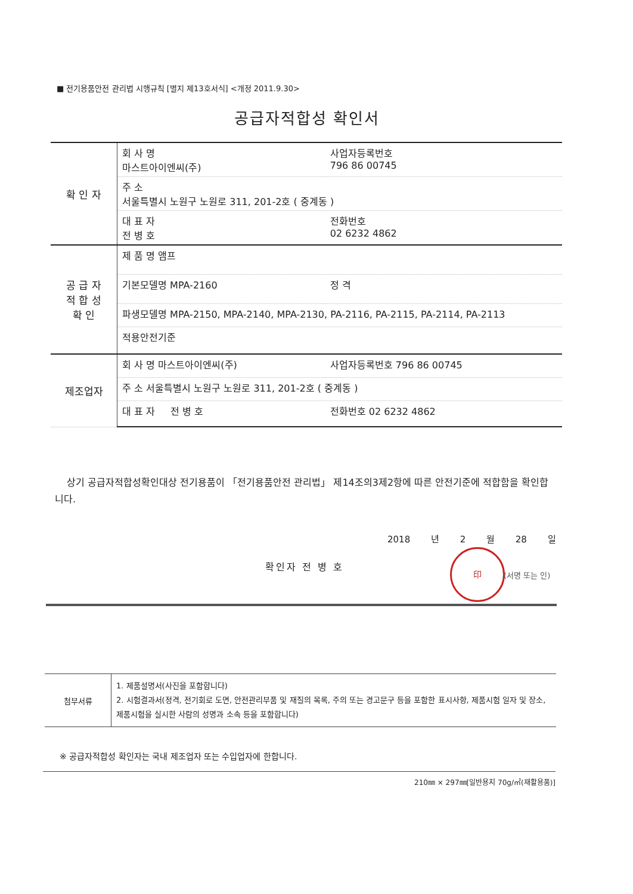■ 전기용품안전 관리법 시행규칙 [별지 제13호서식] <개정 2011.9.30>
공급자적합성 확인서
| 확 인 자 | 회 사 명 마스트아이엔씨(주) | 사업자등록번호 796 86 00745 |
| | 주 소 서울특별시 노원구 노원로 311, 201-2호 ( 중계동 ) | |
| | 대 표 자 전 병 호 | 전화번호 02 6232 4862 |
| 공 급 자 적 합 성 확 인 | 제 품 명 앰프 | |
| | 기본모델명 MPA-2160 | 정 격 |
| | 파생모델명 MPA-2150, MPA-2140, MPA-2130, PA-2116, PA-2115, PA-2114, PA-2113 | |
| | 적용안전기준 | |
| 제조업자 | 회 사 명 마스트아이엔씨(주) | 사업자등록번호 796 86 00745 |
| | 주 소 서울특별시 노원구 노원로 311, 201-2호 ( 중계동 ) | |
| | 대 표 자 전 병 호 | 전화번호 02 6232 4862 |
상기 공급자적합성확인대상 전기용품이 「전기용품안전 관리법」 제14조의3제2항에 따른 안전기준에 적합함을 확인합니다.
2018 년 2 월 28 일
확인자 전 병 호
印
(서명 또는 인)
| 첨부서류 | 1. 제품설명서(사진을 포함합니다) 2. 시험결과서(정격, 전기회로 도면, 안전관리부품 및 재질의 목록, 주의 또는 경고문구 등을 포함한 표시사항, 제품시험 일자 및 장소, 제품시험을 실시한 사람의 성명과 소속 등을 포함합니다) |
※ 공급자적합성 확인자는 국내 제조업자 또는 수입업자에 한합니다.
210㎜ × 297㎜[일반용지 70g/㎡(재활용품)]